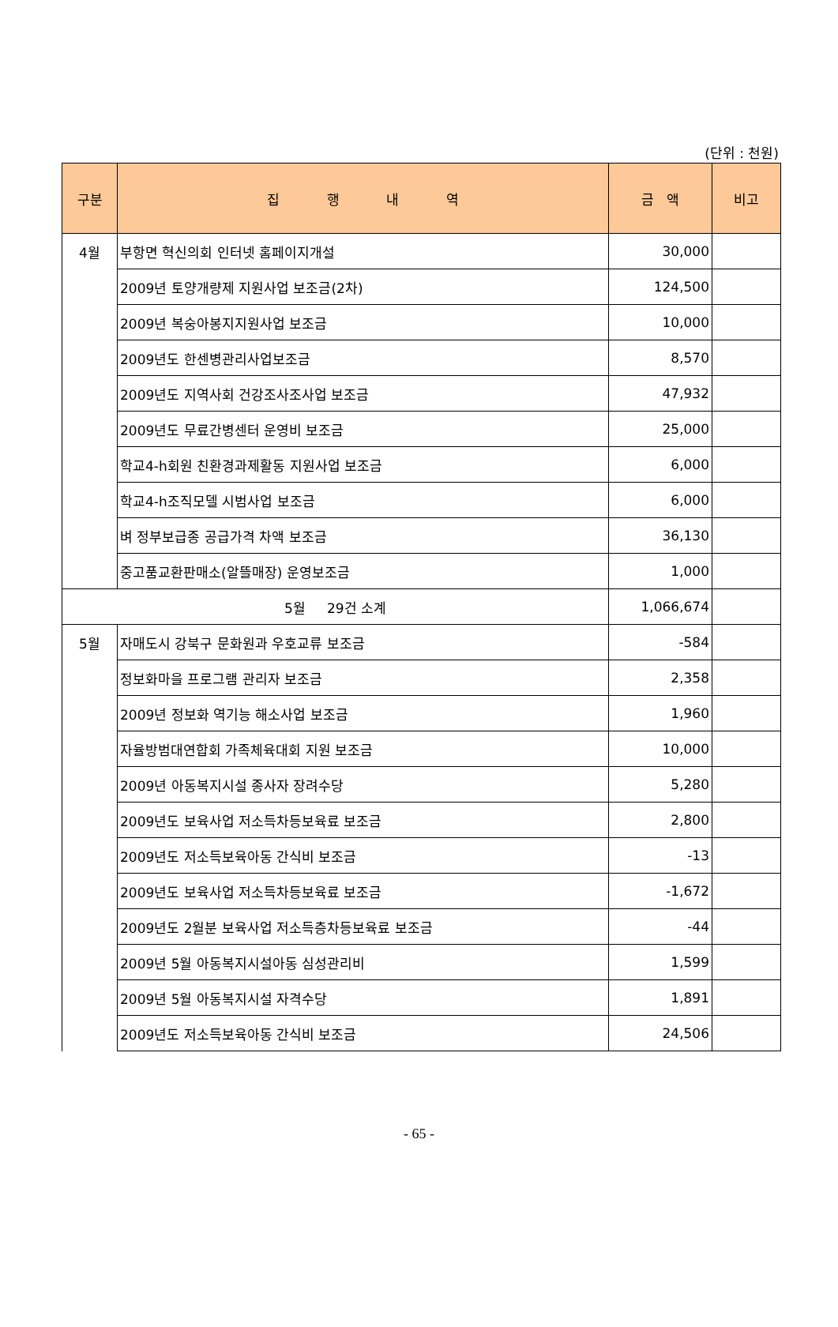(단위 : 천원)
| 구분 | 집 행 내 역 | 금 액 | 비고 |
| --- | --- | --- | --- |
| 4월 | 부항면 혁신의회 인터넷 홈페이지개설 | 30,000 | |
| | 2009년 토양개량제 지원사업 보조금(2차) | 124,500 | |
| | 2009년 복숭아봉지지원사업 보조금 | 10,000 | |
| | 2009년도 한센병관리사업보조금 | 8,570 | |
| | 2009년도 지역사회 건강조사조사업 보조금 | 47,932 | |
| | 2009년도 무료간병센터 운영비 보조금 | 25,000 | |
| | 학교4-h회원 친환경과제활동 지원사업 보조금 | 6,000 | |
| | 학교4-h조직모델 시범사업 보조금 | 6,000 | |
| | 벼 정부보급종 공급가격 차액 보조금 | 36,130 | |
| | 중고품교환판매소(알뜰매장) 운영보조금 | 1,000 | |
| 5월 29건 소계 | | 1,066,674 | |
| 5월 | 자매도시 강북구 문화원과 우호교류 보조금 | -584 | |
| | 정보화마을 프로그램 관리자 보조금 | 2,358 | |
| | 2009년 정보화 역기능 해소사업 보조금 | 1,960 | |
| | 자율방범대연합회 가족체육대회 지원 보조금 | 10,000 | |
| | 2009년 아동복지시설 종사자 장려수당 | 5,280 | |
| | 2009년도 보육사업 저소득차등보육료 보조금 | 2,800 | |
| | 2009년도 저소득보육아동 간식비 보조금 | -13 | |
| | 2009년도 보육사업 저소득차등보육료 보조금 | -1,672 | |
| | 2009년도 2월분 보육사업 저소득층차등보육료 보조금 | -44 | |
| | 2009년 5월 아동복지시설아동 심성관리비 | 1,599 | |
| | 2009년 5월 아동복지시설 자격수당 | 1,891 | |
| | 2009년도 저소득보육아동 간식비 보조금 | 24,506 | |
- 65 -